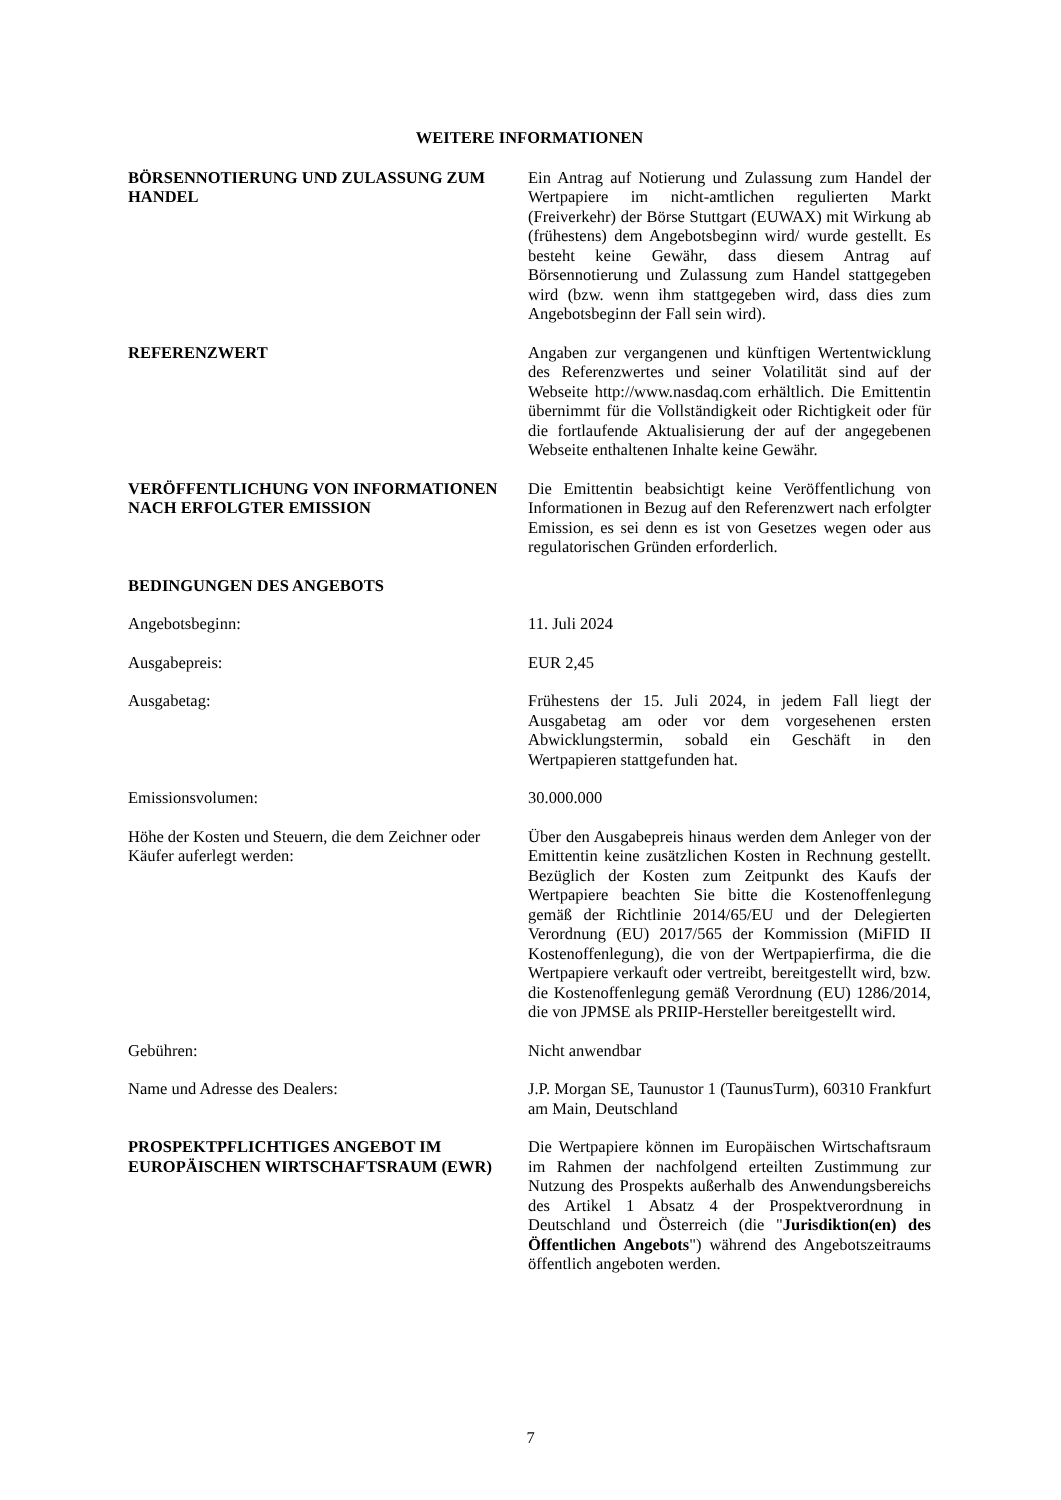WEITERE INFORMATIONEN
BÖRSENNOTIERUNG UND ZULASSUNG ZUM HANDEL Ein Antrag auf Notierung und Zulassung zum Handel der Wertpapiere im nicht-amtlichen regulierten Markt (Freiverkehr) der Börse Stuttgart (EUWAX) mit Wirkung ab (frühestens) dem Angebotsbeginn wird/ wurde gestellt. Es besteht keine Gewähr, dass diesem Antrag auf Börsennotierung und Zulassung zum Handel stattgegeben wird (bzw. wenn ihm stattgegeben wird, dass dies zum Angebotsbeginn der Fall sein wird).
REFERENZWERT Angaben zur vergangenen und künftigen Wertentwicklung des Referenzwertes und seiner Volatilität sind auf der Webseite http://www.nasdaq.com erhältlich. Die Emittentin übernimmt für die Vollständigkeit oder Richtigkeit oder für die fortlaufende Aktualisierung der auf der angegebenen Webseite enthaltenen Inhalte keine Gewähr.
VERÖFFENTLICHUNG VON INFORMATIONEN NACH ERFOLGTER EMISSION
Die Emittentin beabsichtigt keine Veröffentlichung von Informationen in Bezug auf den Referenzwert nach erfolgter Emission, es sei denn es ist von Gesetzes wegen oder aus regulatorischen Gründen erforderlich.
BEDINGUNGEN DES ANGEBOTS
Angebotsbeginn: 11. Juli 2024
Ausgabepreis: EUR 2,45
Ausgabetag: Frühestens der 15. Juli 2024, in jedem Fall liegt der Ausgabetag am oder vor dem vorgesehenen ersten Abwicklungstermin, sobald ein Geschäft in den Wertpapieren stattgefunden hat.
Emissionsvolumen: 30.000.000
Höhe der Kosten und Steuern, die dem Zeichner oder Käufer auferlegt werden:
Über den Ausgabepreis hinaus werden dem Anleger von der Emittentin keine zusätzlichen Kosten in Rechnung gestellt. Bezüglich der Kosten zum Zeitpunkt des Kaufs der Wertpapiere beachten Sie bitte die Kostenoffenlegung gemäß der Richtlinie 2014/65/EU und der Delegierten Verordnung (EU) 2017/565 der Kommission (MiFID II Kostenoffenlegung), die von der Wertpapierfirma, die die Wertpapiere verkauft oder vertreibt, bereitgestellt wird, bzw. die Kostenoffenlegung gemäß Verordnung (EU) 1286/2014, die von JPMSE als PRIIP-Hersteller bereitgestellt wird.
Gebühren: Nicht anwendbar
Name und Adresse des Dealers: J.P. Morgan SE, Taunustor 1 (TaunusTurm), 60310 Frankfurt am Main, Deutschland
PROSPEKTPFLICHTIGES ANGEBOT IM EUROPÄISCHEN WIRTSCHAFTSRAUM (EWR)
Die Wertpapiere können im Europäischen Wirtschaftsraum im Rahmen der nachfolgend erteilten Zustimmung zur Nutzung des Prospekts außerhalb des Anwendungsbereichs des Artikel 1 Absatz 4 der Prospektverordnung in Deutschland und Österreich (die "Jurisdiktion(en) des Öffentlichen Angebots") während des Angebotszeitraums öffentlich angeboten werden.
7